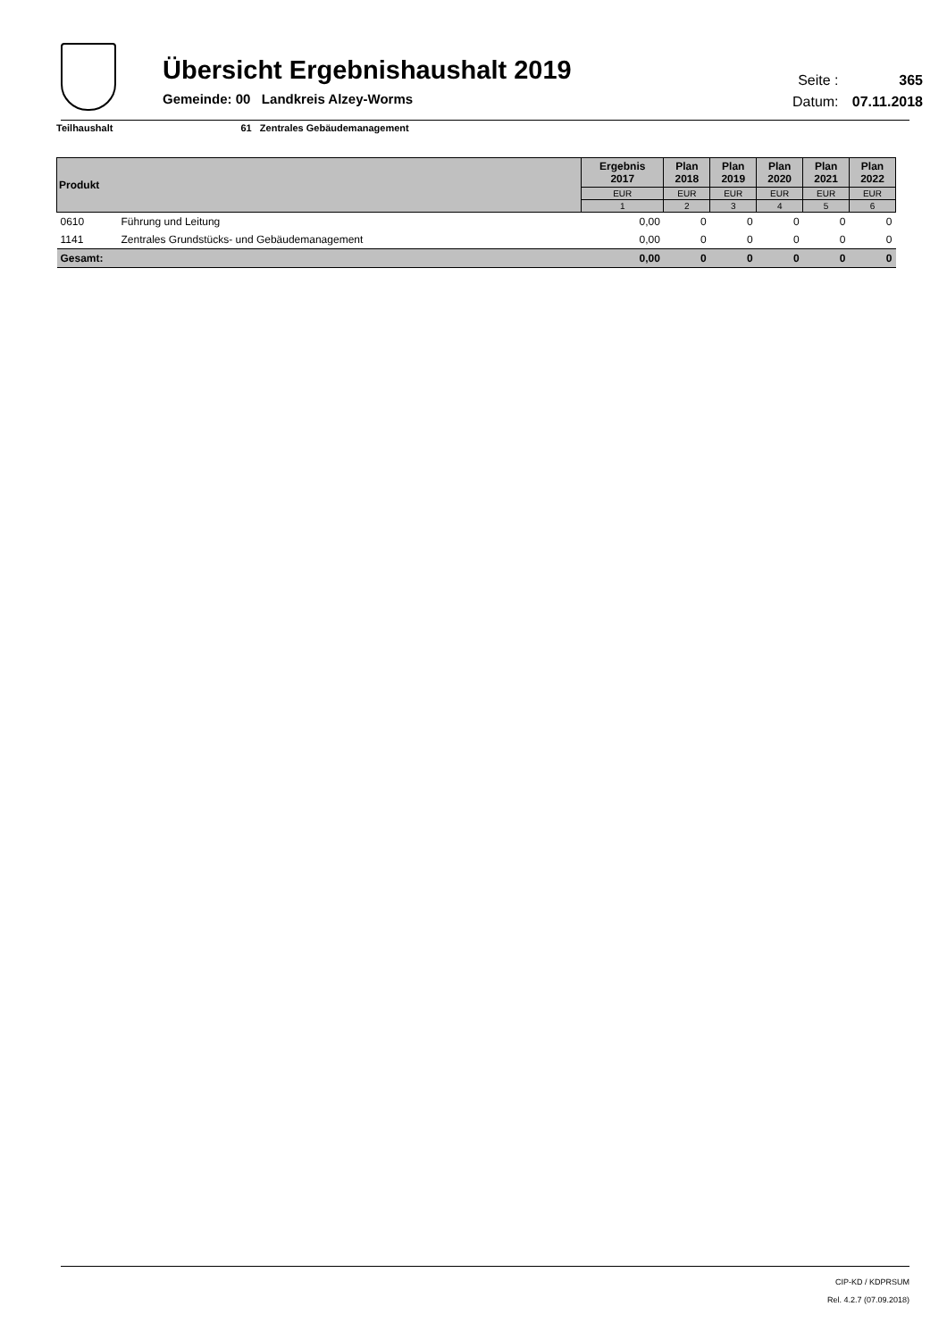Übersicht Ergebnishaushalt 2019
Gemeinde: 00 Landkreis Alzey-Worms
Seite : 365
Datum: 07.11.2018
Teilhaushalt 61 Zentrales Gebäudemanagement
| Produkt | | Ergebnis 2017 | Plan 2018 | Plan 2019 | Plan 2020 | Plan 2021 | Plan 2022 |
| --- | --- | --- | --- | --- | --- | --- | --- |
| | | EUR | EUR | EUR | EUR | EUR | EUR |
| | | 1 | 2 | 3 | 4 | 5 | 6 |
| 0610 | Führung und Leitung | 0,00 | 0 | 0 | 0 | 0 | 0 |
| 1141 | Zentrales Grundstücks- und Gebäudemanagement | 0,00 | 0 | 0 | 0 | 0 | 0 |
| Gesamt: | | 0,00 | 0 | 0 | 0 | 0 | 0 |
CIP-KD / KDPRSUM
Rel. 4.2.7 (07.09.2018)